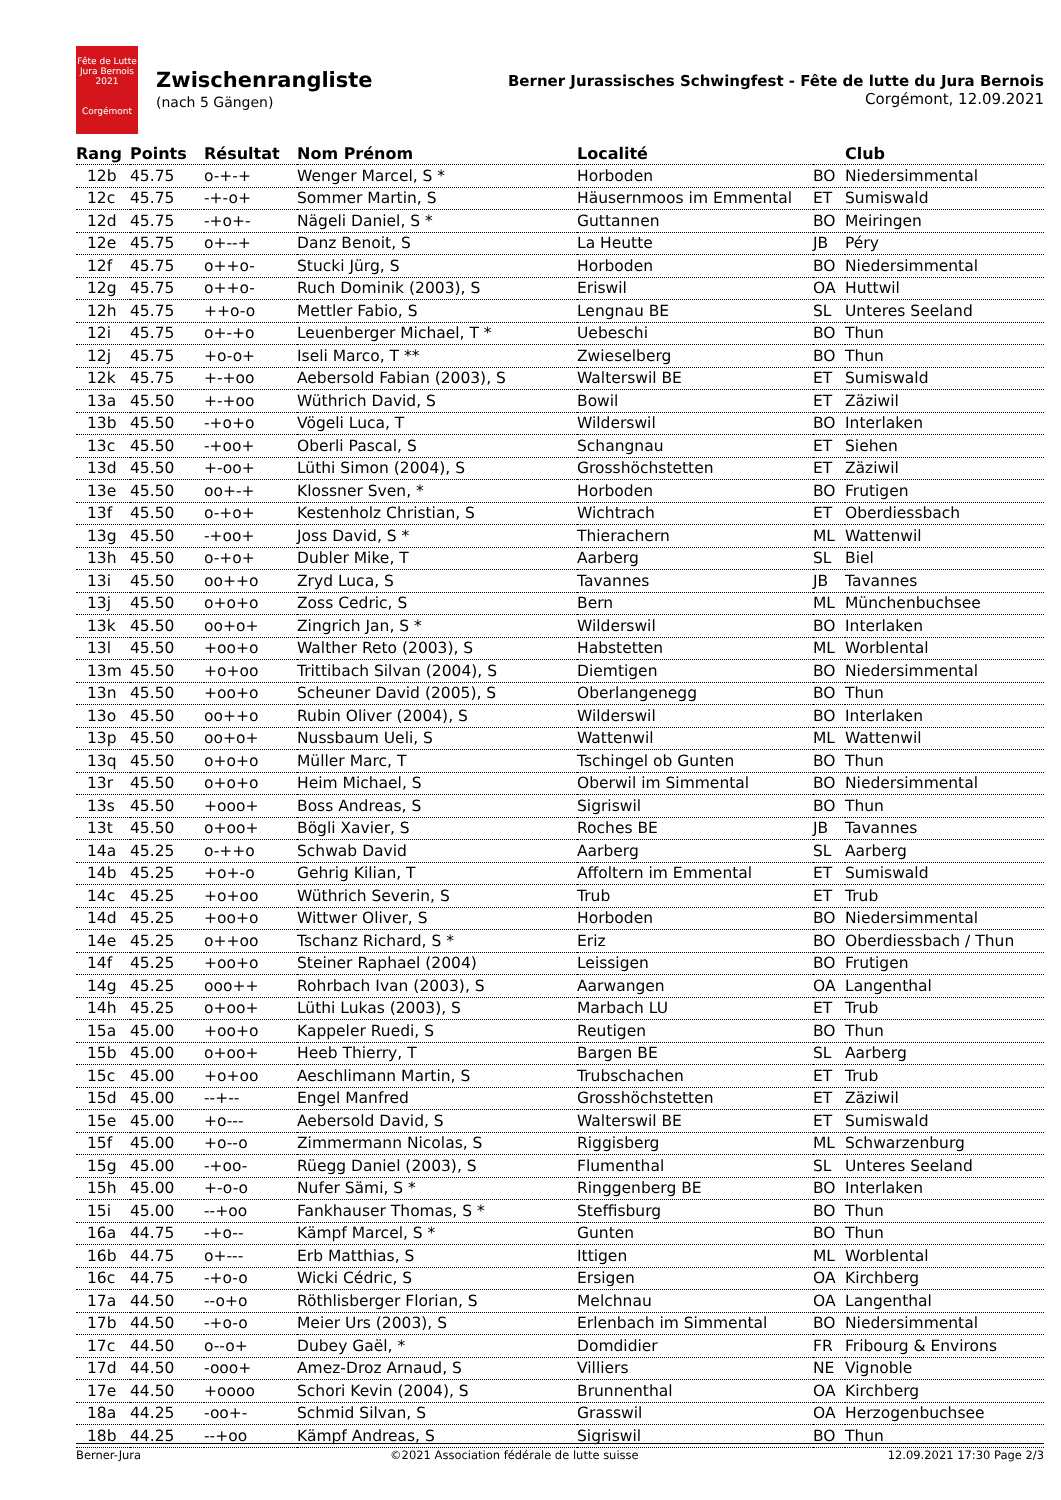Fête de Lutte
Jura Bernois
2021
Corgémont
Zwischenrangliste
(nach 5 Gängen)
Berner Jurassisches Schwingfest - Fête de lutte du Jura Bernois
Corgémont, 12.09.2021
| Rang | Points | Résultat | Nom Prénom | Localité | | Club |
| --- | --- | --- | --- | --- | --- | --- |
| 12b | 45.75 | o-+-+ | Wenger Marcel, S * | Horboden | BO | Niedersimmental |
| 12c | 45.75 | -+-o+ | Sommer Martin, S | Häusernmoos im Emmental | ET | Sumiswald |
| 12d | 45.75 | -+o+- | Nägeli Daniel, S * | Guttannen | BO | Meiringen |
| 12e | 45.75 | o+--+ | Danz Benoit, S | La Heutte | JB | Péry |
| 12f | 45.75 | o++o- | Stucki Jürg, S | Horboden | BO | Niedersimmental |
| 12g | 45.75 | o++o- | Ruch Dominik (2003), S | Eriswil | OA | Huttwil |
| 12h | 45.75 | ++o-o | Mettler Fabio, S | Lengnau BE | SL | Unteres Seeland |
| 12i | 45.75 | o+-+o | Leuenberger Michael, T * | Uebeschi | BO | Thun |
| 12j | 45.75 | +o-o+ | Iseli Marco, T ** | Zwieselberg | BO | Thun |
| 12k | 45.75 | +-+oo | Aebersold Fabian (2003), S | Walterswil BE | ET | Sumiswald |
| 13a | 45.50 | +-+oo | Wüthrich David, S | Bowil | ET | Zäziwil |
| 13b | 45.50 | -+o+o | Vögeli Luca, T | Wilderswil | BO | Interlaken |
| 13c | 45.50 | -+oo+ | Oberli Pascal, S | Schangnau | ET | Siehen |
| 13d | 45.50 | +-oo+ | Lüthi Simon (2004), S | Grosshöchstetten | ET | Zäziwil |
| 13e | 45.50 | oo+-+ | Klossner Sven, * | Horboden | BO | Frutigen |
| 13f | 45.50 | o-+o+ | Kestenholz Christian, S | Wichtrach | ET | Oberdiessbach |
| 13g | 45.50 | -+oo+ | Joss David, S * | Thierachern | ML | Wattenwil |
| 13h | 45.50 | o-+o+ | Dubler Mike, T | Aarberg | SL | Biel |
| 13i | 45.50 | oo++o | Zryd Luca, S | Tavannes | JB | Tavannes |
| 13j | 45.50 | o+o+o | Zoss Cedric, S | Bern | ML | Münchenbuchsee |
| 13k | 45.50 | oo+o+ | Zingrich Jan, S * | Wilderswil | BO | Interlaken |
| 13l | 45.50 | +oo+o | Walther Reto (2003), S | Habstetten | ML | Worblental |
| 13m | 45.50 | +o+oo | Trittibach Silvan (2004), S | Diemtigen | BO | Niedersimmental |
| 13n | 45.50 | +oo+o | Scheuner David (2005), S | Oberlangenegg | BO | Thun |
| 13o | 45.50 | oo++o | Rubin Oliver (2004), S | Wilderswil | BO | Interlaken |
| 13p | 45.50 | oo+o+ | Nussbaum Ueli, S | Wattenwil | ML | Wattenwil |
| 13q | 45.50 | o+o+o | Müller Marc, T | Tschingel ob Gunten | BO | Thun |
| 13r | 45.50 | o+o+o | Heim Michael, S | Oberwil im Simmental | BO | Niedersimmental |
| 13s | 45.50 | +ooo+ | Boss Andreas, S | Sigriswil | BO | Thun |
| 13t | 45.50 | o+oo+ | Bögli Xavier, S | Roches BE | JB | Tavannes |
| 14a | 45.25 | o-++o | Schwab David | Aarberg | SL | Aarberg |
| 14b | 45.25 | +o+-o | Gehrig Kilian, T | Affoltern im Emmental | ET | Sumiswald |
| 14c | 45.25 | +o+oo | Wüthrich Severin, S | Trub | ET | Trub |
| 14d | 45.25 | +oo+o | Wittwer Oliver, S | Horboden | BO | Niedersimmental |
| 14e | 45.25 | o++oo | Tschanz Richard, S * | Eriz | BO | Oberdiessbach / Thun |
| 14f | 45.25 | +oo+o | Steiner Raphael (2004) | Leissigen | BO | Frutigen |
| 14g | 45.25 | ooo++ | Rohrbach Ivan (2003), S | Aarwangen | OA | Langenthal |
| 14h | 45.25 | o+oo+ | Lüthi Lukas (2003), S | Marbach LU | ET | Trub |
| 15a | 45.00 | +oo+o | Kappeler Ruedi, S | Reutigen | BO | Thun |
| 15b | 45.00 | o+oo+ | Heeb Thierry, T | Bargen BE | SL | Aarberg |
| 15c | 45.00 | +o+oo | Aeschlimann Martin, S | Trubschachen | ET | Trub |
| 15d | 45.00 | --+-- | Engel Manfred | Grosshöchstetten | ET | Zäziwil |
| 15e | 45.00 | +o--- | Aebersold David, S | Walterswil BE | ET | Sumiswald |
| 15f | 45.00 | +o--o | Zimmermann Nicolas, S | Riggisberg | ML | Schwarzenburg |
| 15g | 45.00 | -+oo- | Rüegg Daniel (2003), S | Flumenthal | SL | Unteres Seeland |
| 15h | 45.00 | +-o-o | Nufer Sämi, S * | Ringgenberg BE | BO | Interlaken |
| 15i | 45.00 | --+oo | Fankhauser Thomas, S * | Steffisburg | BO | Thun |
| 16a | 44.75 | -+o-- | Kämpf Marcel, S * | Gunten | BO | Thun |
| 16b | 44.75 | o+--- | Erb Matthias, S | Ittigen | ML | Worblental |
| 16c | 44.75 | -+o-o | Wicki Cédric, S | Ersigen | OA | Kirchberg |
| 17a | 44.50 | --o+o | Röthlisberger Florian, S | Melchnau | OA | Langenthal |
| 17b | 44.50 | -+o-o | Meier Urs (2003), S | Erlenbach im Simmental | BO | Niedersimmental |
| 17c | 44.50 | o--o+ | Dubey Gaël, * | Domdidier | FR | Fribourg & Environs |
| 17d | 44.50 | -ooo+ | Amez-Droz Arnaud, S | Villiers | NE | Vignoble |
| 17e | 44.50 | +oooo | Schori Kevin (2004), S | Brunnenthal | OA | Kirchberg |
| 18a | 44.25 | -oo+- | Schmid Silvan, S | Grasswil | OA | Herzogenbuchsee |
| 18b | 44.25 | --+oo | Kämpf Andreas, S | Sigriswil | BO | Thun |
Berner-Jura ©2021 Association fédérale de lutte suisse 12.09.2021 17:30 Page 2/3